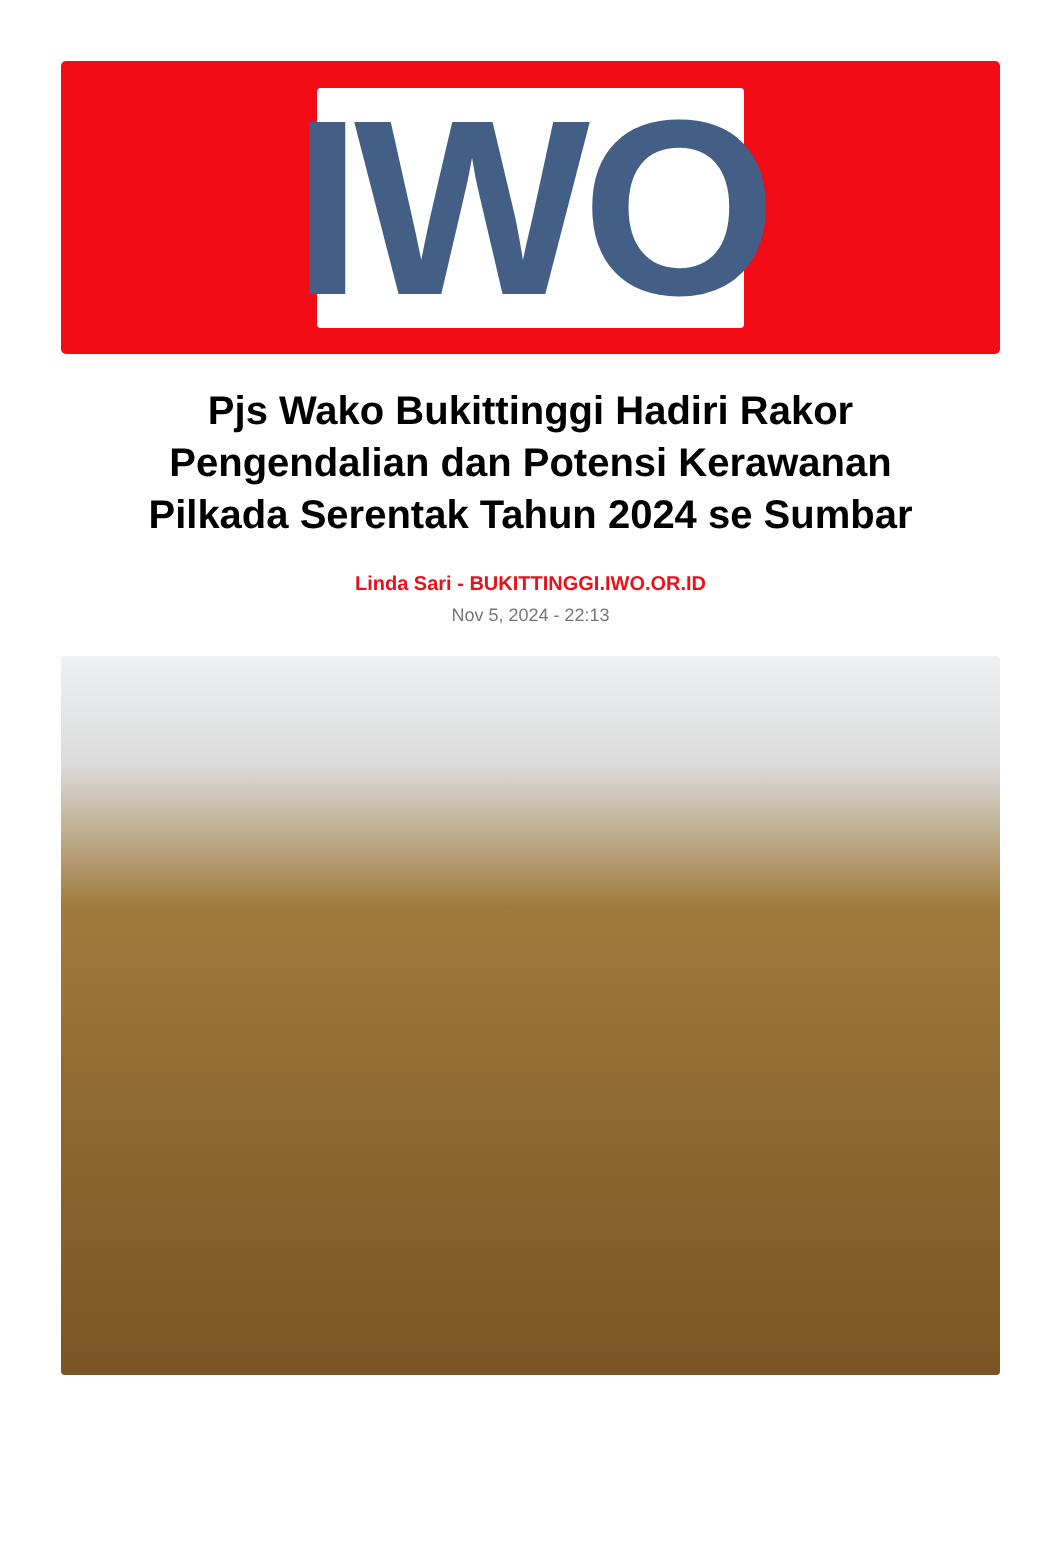IWO
Pjs Wako Bukittinggi Hadiri Rakor Pengendalian dan Potensi Kerawanan Pilkada Serentak Tahun 2024 se Sumbar
Linda Sari - BUKITTINGGI.IWO.OR.ID
Nov 5, 2024 - 22:13